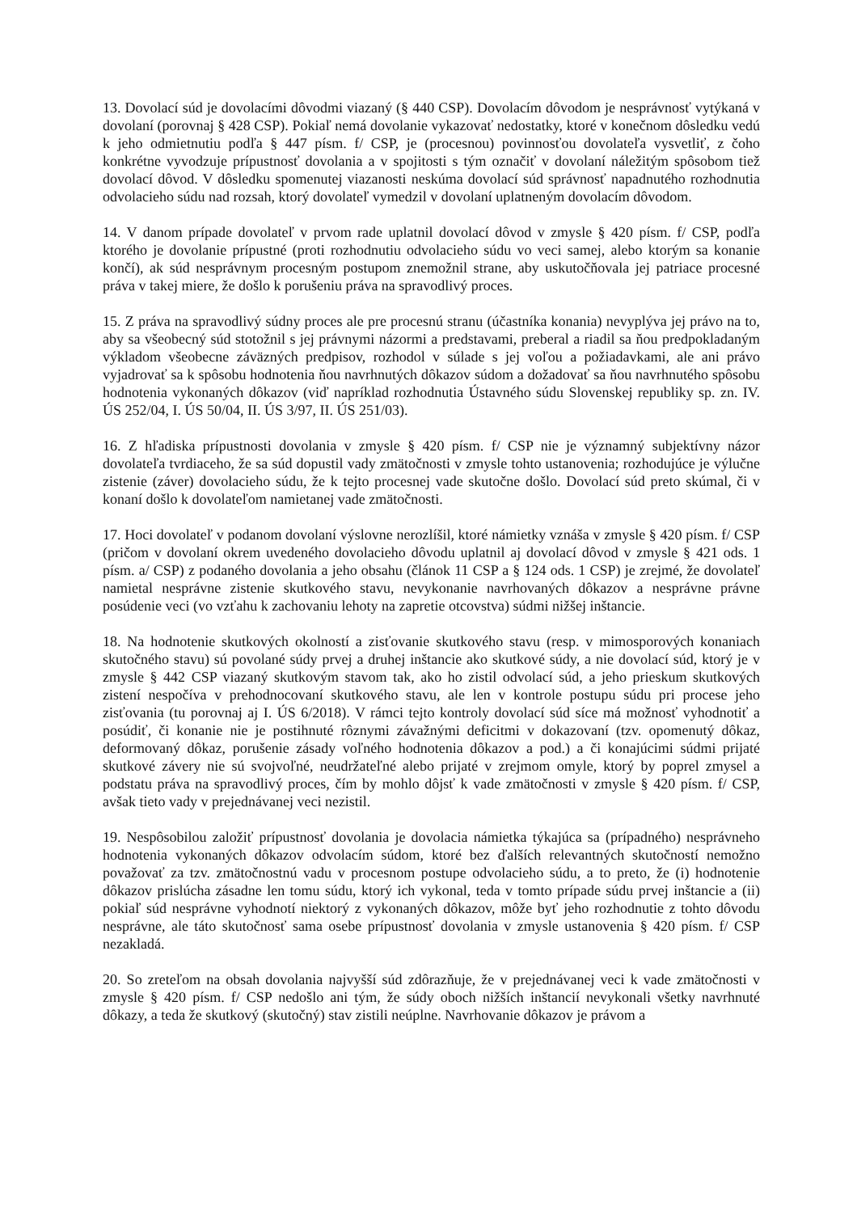13. Dovolací súd je dovolacími dôvodmi viazaný (§ 440 CSP). Dovolacím dôvodom je nesprávnosť vytýkaná v dovolaní (porovnaj § 428 CSP). Pokiaľ nemá dovolanie vykazovať nedostatky, ktoré v konečnom dôsledku vedú k jeho odmietnutiu podľa § 447 písm. f/ CSP, je (procesnou) povinnosťou dovolateľa vysvetliť, z čoho konkrétne vyvodzuje prípustnosť dovolania a v spojitosti s tým označiť v dovolaní náležitým spôsobom tiež dovolací dôvod. V dôsledku spomenutej viazanosti neskúma dovolací súd správnosť napadnutého rozhodnutia odvolacieho súdu nad rozsah, ktorý dovolateľ vymedzil v dovolaní uplatneným dovolacím dôvodom.
14. V danom prípade dovolateľ v prvom rade uplatnil dovolací dôvod v zmysle § 420 písm. f/ CSP, podľa ktorého je dovolanie prípustné (proti rozhodnutiu odvolacieho súdu vo veci samej, alebo ktorým sa konanie končí), ak súd nesprávnym procesným postupom znemožnil strane, aby uskutočňovala jej patriace procesné práva v takej miere, že došlo k porušeniu práva na spravodlivý proces.
15. Z práva na spravodlivý súdny proces ale pre procesnú stranu (účastníka konania) nevyplýva jej právo na to, aby sa všeobecný súd stotožnil s jej právnymi názormi a predstavami, preberal a riadil sa ňou predpokladaným výkladom všeobecne záväzných predpisov, rozhodol v súlade s jej voľou a požiadavkami, ale ani právo vyjadrovať sa k spôsobu hodnotenia ňou navrhnutých dôkazov súdom a dožadovať sa ňou navrhnutého spôsobu hodnotenia vykonaných dôkazov (viď napríklad rozhodnutia Ústavného súdu Slovenskej republiky sp. zn. IV. ÚS 252/04, I. ÚS 50/04, II. ÚS 3/97, II. ÚS 251/03).
16. Z hľadiska prípustnosti dovolania v zmysle § 420 písm. f/ CSP nie je významný subjektívny názor dovolateľa tvrdiaceho, že sa súd dopustil vady zmätočnosti v zmysle tohto ustanovenia; rozhodujúce je výlučne zistenie (záver) dovolacieho súdu, že k tejto procesnej vade skutočne došlo. Dovolací súd preto skúmal, či v konaní došlo k dovolateľom namietanej vade zmätočnosti.
17. Hoci dovolateľ v podanom dovolaní výslovne nerozlíšil, ktoré námietky vznáša v zmysle § 420 písm. f/ CSP (pričom v dovolaní okrem uvedeného dovolacieho dôvodu uplatnil aj dovolací dôvod v zmysle § 421 ods. 1 písm. a/ CSP) z podaného dovolania a jeho obsahu (článok 11 CSP a § 124 ods. 1 CSP) je zrejmé, že dovolateľ namietal nesprávne zistenie skutkového stavu, nevykonanie navrhovaných dôkazov a nesprávne právne posúdenie veci (vo vzťahu k zachovaniu lehoty na zapretie otcovstva) súdmi nižšej inštancie.
18. Na hodnotenie skutkových okolností a zisťovanie skutkového stavu (resp. v mimosporových konaniach skutočného stavu) sú povolané súdy prvej a druhej inštancie ako skutkové súdy, a nie dovolací súd, ktorý je v zmysle § 442 CSP viazaný skutkovým stavom tak, ako ho zistil odvolací súd, a jeho prieskum skutkových zistení nespočíva v prehodnocovaní skutkového stavu, ale len v kontrole postupu súdu pri procese jeho zisťovania (tu porovnaj aj I. ÚS 6/2018). V rámci tejto kontroly dovolací súd síce má možnosť vyhodnotiť a posúdiť, či konanie nie je postihnuté rôznymi závažnými deficitmi v dokazovaní (tzv. opomenutý dôkaz, deformovaný dôkaz, porušenie zásady voľného hodnotenia dôkazov a pod.) a či konajúcimi súdmi prijaté skutkové závery nie sú svojvoľné, neudržateľné alebo prijaté v zrejmom omyle, ktorý by poprel zmysel a podstatu práva na spravodlivý proces, čím by mohlo dôjsť k vade zmätočnosti v zmysle § 420 písm. f/ CSP, avšak tieto vady v prejednávanej veci nezistil.
19. Nespôsobilou založiť prípustnosť dovolania je dovolacia námietka týkajúca sa (prípadného) nesprávneho hodnotenia vykonaných dôkazov odvolacím súdom, ktoré bez ďalších relevantných skutočností nemožno považovať za tzv. zmätočnostnú vadu v procesnom postupe odvolacieho súdu, a to preto, že (i) hodnotenie dôkazov prislúcha zásadne len tomu súdu, ktorý ich vykonal, teda v tomto prípade súdu prvej inštancie a (ii) pokiaľ súd nesprávne vyhodnotí niektorý z vykonaných dôkazov, môže byť jeho rozhodnutie z tohto dôvodu nesprávne, ale táto skutočnosť sama osebe prípustnosť dovolania v zmysle ustanovenia § 420 písm. f/ CSP nezakladá.
20. So zreteľom na obsah dovolania najvyšší súd zdôrazňuje, že v prejednávanej veci k vade zmätočnosti v zmysle § 420 písm. f/ CSP nedošlo ani tým, že súdy oboch nižších inštancií nevykonali všetky navrhnuté dôkazy, a teda že skutkový (skutočný) stav zistili neúplne. Navrhovanie dôkazov je právom a